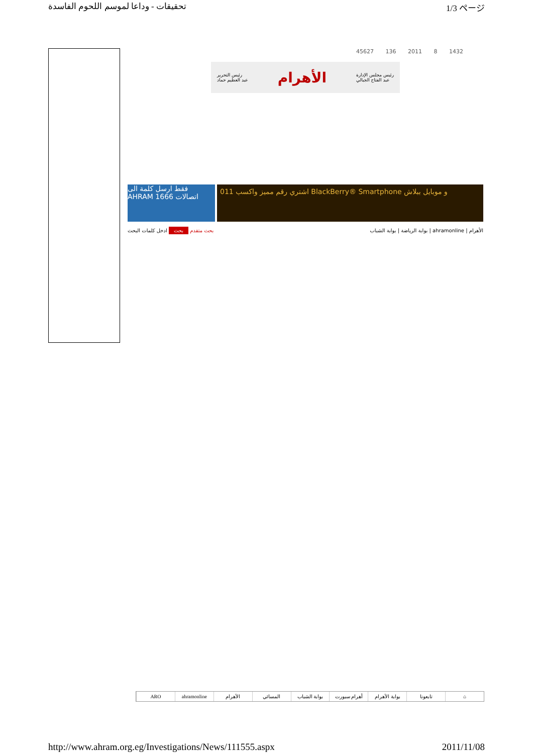تحقيقات - وداعا لموسم اللحوم الفاسدة 1/3 ページ
45627 136 2011 8 1432
رئيس التحرير
عبد العظيم حماد الأهرام رئيس مجلس الإدارة
عبد الفتاح الجبالي
فقط ارسل كلمة الى AHRAM 1666 اتصالات
011 اشتري رقم مميز واكسب BlackBerry® Smartphone و موبايل ببلاش
بحث متقدم بحث ادخل كلمات البحث بوابة الرياضة | بوابة الشباب | ahramonline | الأهرام
ARO ahramonline الأهرام المسائي بوابة الشباب أهرام سبورت بوابة الأهرام تابعونا ⌂
http://www.ahram.org.eg/Investigations/News/111555.aspx 2011/11/08